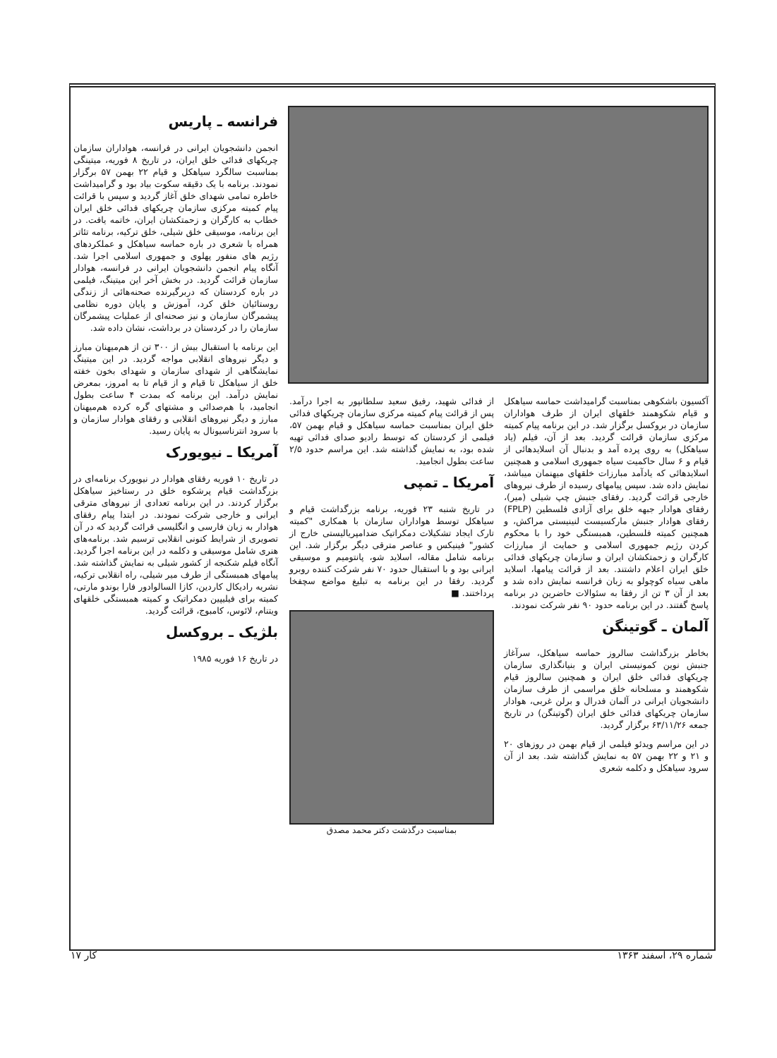فرانسه ـ پاریس
انجمن دانشجویان ایرانی در فرانسه، هواداران سازمان چریکهای فدائی خلق ایران، در تاریخ ۸ فوریه، میتینگی بمناسبت سالگرد سیاهکل و قیام ۲۲ بهمن ۵۷ برگزار نمودند. برنامه با یک دقیقه سکوت بیاد بود و گرامیداشت خاطره تمامی شهدای خلق آغاز گردید و سپس با قرائت پیام کمیته مرکزی سازمان چریکهای فدائی خلق ایران خطاب به کارگران و زحمتکشان ایران، خاتمه یافت. در این برنامه، موسیقی خلق شیلی، خلق ترکیه، برنامه تئاتر همراه با شعری در باره حماسه سیاهکل و عملکردهای رژیم های منفور پهلوی و جمهوری اسلامی اجرا شد. آنگاه پیام انجمن دانشجویان ایرانی در فرانسه، هوادار سازمان قرائت گردید. در بخش آخر این میتینگ، فیلمی در باره کردستان که دربرگیرنده صحنه‌هائی از زندگی روستائیان خلق کرد، آموزش و پایان دوره نظامی پیشمرگان سازمان و نیز صحنه‌ای از عملیات پیشمرگان سازمان را در کردستان در برداشت، نشان داده شد.
این برنامه با استقبال بیش از ۳۰۰ تن از هم‌میهنان مبارز و دیگر نیروهای انقلابی مواجه گردید. در این میتینگ نمایشگاهی از شهدای سازمان و شهدای بخون خفته خلق از سیاهکل تا قیام و از قیام تا به امروز، بمعرض نمایش درآمد. این برنامه که بمدت ۴ ساعت بطول انجامید، با هم‌صدائی و مشتهای گره کرده هم‌میهنان مبارز و دیگر نیروهای انقلابی و رفقای هوادار سازمان و با سرود انترناسیونال به پایان رسید.
آمریکا ـ نیویورک
در تاریخ ۱۰ فوریه رفقای هوادار در نیویورک برنامه‌ای در بزرگداشت قیام پرشکوه خلق در رستاخیز سیاهکل برگزار کردند. در این برنامه تعدادی از نیروهای مترقی ایرانی و خارجی شرکت نمودند. در ابتدا پیام رفقای هوادار به زبان فارسی و انگلیسی قرائت گردید که در آن تصویری از شرایط کنونی انقلابی ترسیم شد. برنامه‌های هنری شامل موسیقی و دکلمه در این برنامه اجرا گردید. آنگاه فیلم شکنجه از کشور شیلی به نمایش گذاشته شد. پیامهای همبستگی از طرف میر شیلی، راه انقلابی ترکیه، نشریه رادیکال کاردین، کازا السالوادور فارا بوندو مارتی، کمیته برای فیلیپین دمکراتیک و کمیته همبستگی خلقهای ویتنام، لائوس، کامبوج، قرائت گردید.
بلژیک ـ بروکسل
در تاریخ ۱۶ فوریه ۱۹۸۵
آکسیون باشکوهی بمناسبت گرامیداشت حماسه سیاهکل و قیام شکوهمند خلقهای ایران از طرف هواداران سازمان در بروکسل برگزار شد. در این برنامه پیام کمیته مرکزی سازمان قرائت گردید. بعد از آن، فیلم (یاد سیاهکل) به روی پرده آمد و بدنبال آن اسلایدهائی از قیام و ۶ سال حاکمیت سیاه جمهوری اسلامی و همچنین اسلایدهائی که یادآمد مبارزات خلقهای میهنمان میباشد، نمایش داده شد. سپس پیامهای رسیده از طرف نیروهای خارجی قرائت گردید. رفقای جنبش چپ شیلی (میر)، رفقای هوادار جبهه خلق برای آزادی فلسطین (FPLP) رفقای هوادار جنبش مارکسیست لنینیستی مراکش، و همچنین کمیته فلسطین، همبستگی خود را با محکوم کردن رژیم جمهوری اسلامی و حمایت از مبارزات کارگران و زحمتکشان ایران و سازمان چریکهای فدائی خلق ایران اعلام داشتند. بعد از قرائت پیامها، اسلاید ماهی سیاه کوچولو به زبان فرانسه نمایش داده شد و بعد از آن ۳ تن از رفقا به سئوالات حاضرین در برنامه پاسخ گفتند. در این برنامه حدود ۹۰ نفر شرکت نمودند.
آلمان ـ گوتینگن
بخاطر بزرگداشت سالروز حماسه سیاهکل، سرآغاز جنبش نوین کمونیستی ایران و بنیانگذاری سازمان چریکهای فدائی خلق ایران و همچنین سالروز قیام شکوهمند و مسلحانه خلق مراسمی از طرف سازمان دانشجویان ایرانی در آلمان فدرال و برلن غربی، هوادار سازمان چریکهای فدائی خلق ایران (گوتینگن) در تاریخ جمعه ۶۳/۱۱/۲۶ برگزار گردید.
در این مراسم ویدئو فیلمی از قیام بهمن در روزهای ۲۰ و ۲۱ و ۲۲ بهمن ۵۷ به نمایش گذاشته شد. بعد از آن سرود سیاهکل و دکلمه شعری
از فدائی شهید، رفیق سعید سلطانپور به اجرا درآمد. پس از قرائت پیام کمیته مرکزی سازمان چریکهای فدائی خلق ایران بمناسبت حماسه سیاهکل و قیام بهمن ۵۷، فیلمی از کردستان که توسط رادیو صدای فدائی تهیه شده بود، به نمایش گذاشته شد. این مراسم حدود ۲/۵ ساعت بطول انجامید.
آمریکا ـ تمپی
در تاریخ شنبه ۲۳ فوریه، برنامه بزرگداشت قیام و سیاهکل توسط هواداران سازمان با همکاری "کمیته تارک ایجاد تشکیلات دمکراتیک ضدامپریالیستی خارج از کشور" فینیکس و عناصر مترقی دیگر برگزار شد. این برنامه شامل مقاله، اسلاید شو، پانتومیم و موسیقی ایرانی بود و با استقبال حدود ۷۰ نفر شرکت کننده روبرو گردید. رفقا در این برنامه به تبلیغ مواضع سچفخا پرداختند. ■
بمناسبت درگذشت دکتر محمد مصدق
شماره ۲۹، اسفند ۱۳۶۳ کار ۱۷